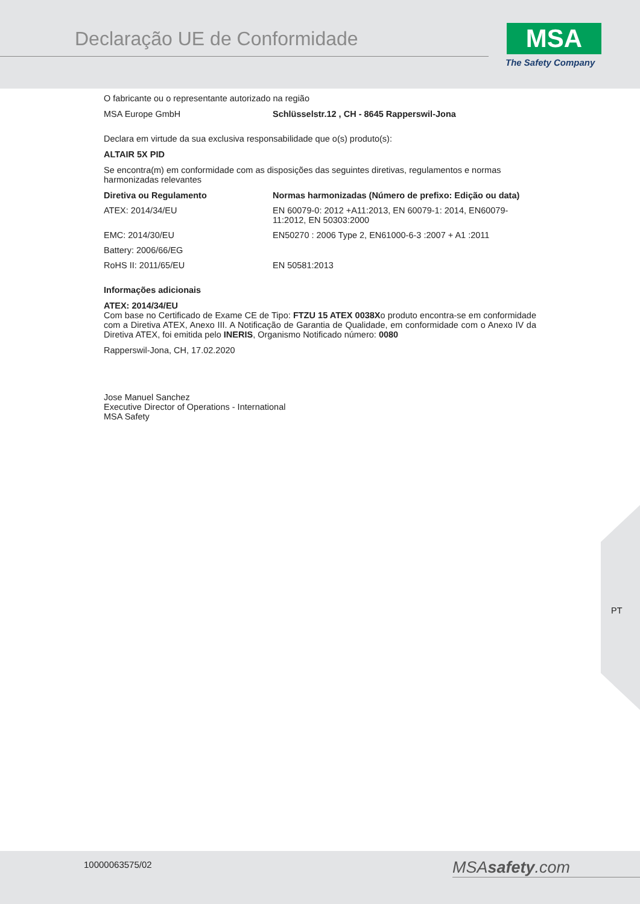Declaração UE de Conformidade MSA
The Safety Company
O fabricante ou o representante autorizado na região
| MSA Europe GmbH | Schlüsselstr.12 , CH - 8645 Rapperswil-Jona |
Declara em virtude da sua exclusiva responsabilidade que o(s) produto(s):
ALTAIR 5X PID
Se encontra(m) em conformidade com as disposições das seguintes diretivas, regulamentos e normas harmonizadas relevantes
| Diretiva ou Regulamento | Normas harmonizadas (Número de prefixo: Edição ou data) |
| --- | --- |
| ATEX: 2014/34/EU | EN 60079-0: 2012 +A11:2013, EN 60079-1: 2014, EN60079-11:2012, EN 50303:2000 |
| EMC: 2014/30/EU | EN50270 : 2006 Type 2, EN61000-6-3 :2007 + A1 :2011 |
| Battery: 2006/66/EG | |
| RoHS II: 2011/65/EU | EN 50581:2013 |
Informações adicionais
ATEX: 2014/34/EU
Com base no Certificado de Exame CE de Tipo: FTZU 15 ATEX 0038Xo produto encontra-se em conformidade com a Diretiva ATEX, Anexo III. A Notificação de Garantia de Qualidade, em conformidade com o Anexo IV da Diretiva ATEX, foi emitida pelo INERIS, Organismo Notificado número: 0080
Rapperswil-Jona, CH, 17.02.2020
Jose Manuel Sanchez
Executive Director of Operations - International
MSA Safety
PT
10000063575/02 MSAsafety.com